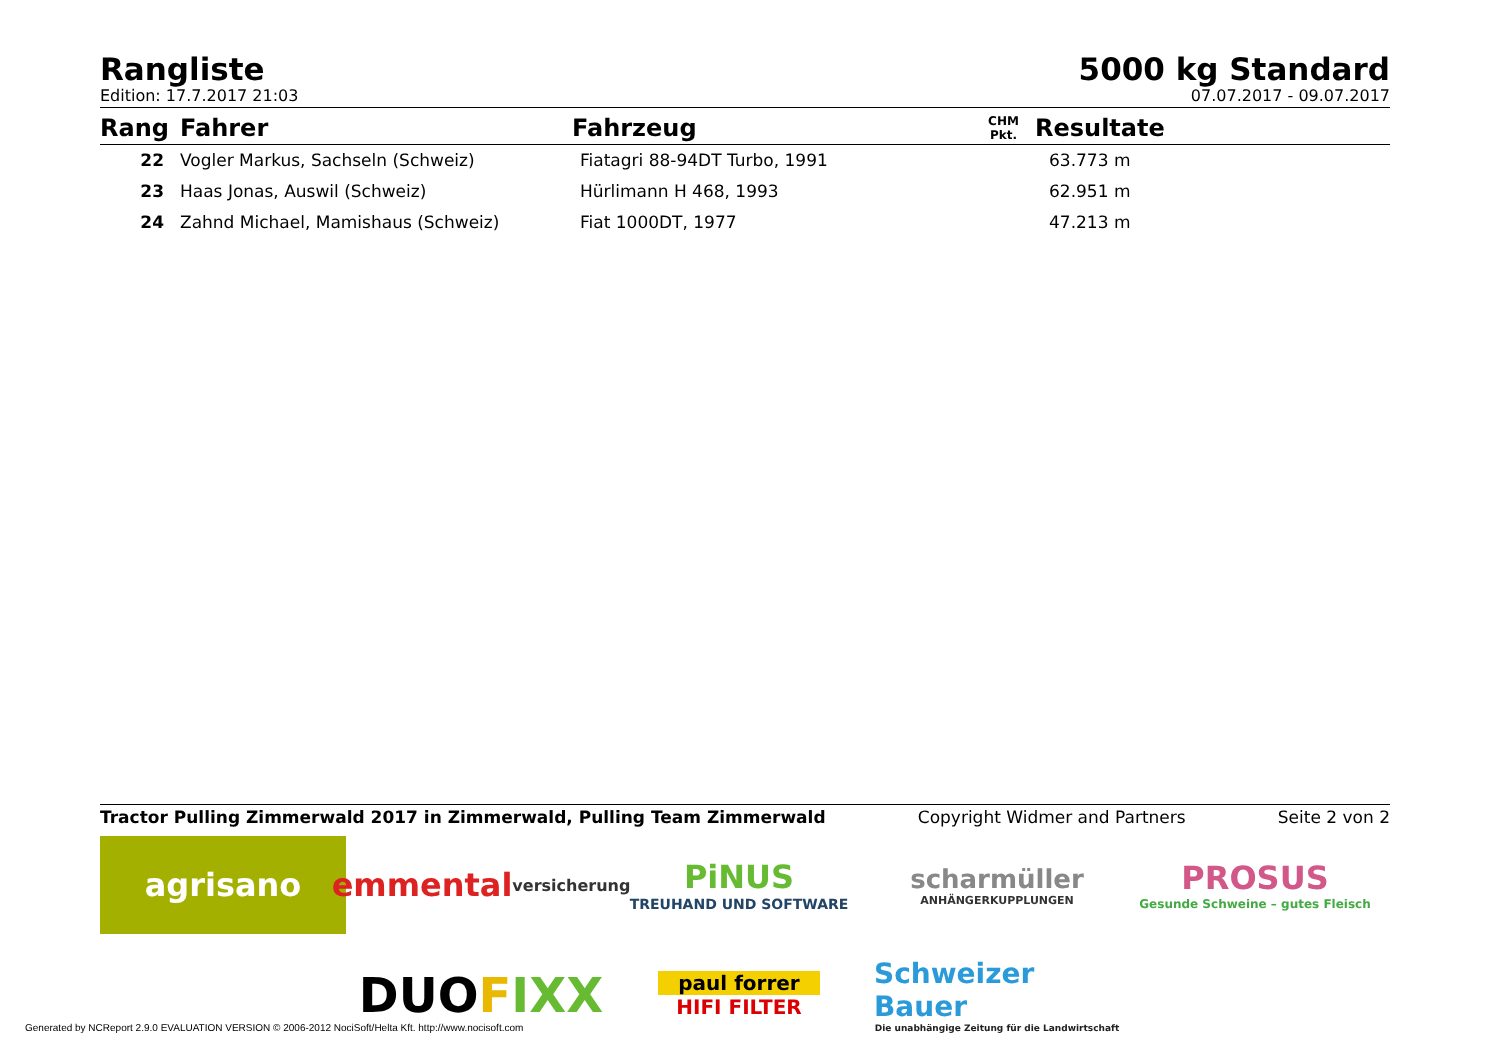Rangliste
Edition: 17.7.2017 21:03
5000 kg Standard
07.07.2017 - 09.07.2017
| Rang | Fahrer | Fahrzeug | CHM Pkt. | Resultate |
| --- | --- | --- | --- | --- |
| 22 | Vogler Markus, Sachseln (Schweiz) | Fiatagri 88-94DT Turbo, 1991 | | 63.773 m |
| 23 | Haas Jonas, Auswil (Schweiz) | Hürlimann H 468, 1993 | | 62.951 m |
| 24 | Zahnd Michael, Mamishaus (Schweiz) | Fiat 1000DT, 1977 | | 47.213 m |
Tractor Pulling Zimmerwald 2017 in Zimmerwald, Pulling Team Zimmerwald Copyright Widmer and Partners Seite 2 von 2
agrisano
emmental versicherung
PiNUS
TREUHAND UND SOFTWARE
scharmüller
ANHÄNGERKUPPLUNGEN
PROSUS
Gesunde Schweine – gutes Fleisch
DUO F IXX
paul forrer
HIFI FILTER
Schweizer Bauer
Die unabhängige Zeitung für die Landwirtschaft
Generated by NCReport 2.9.0 EVALUATION VERSION © 2006-2012 NociSoft/Helta Kft. http://www.nocisoft.com